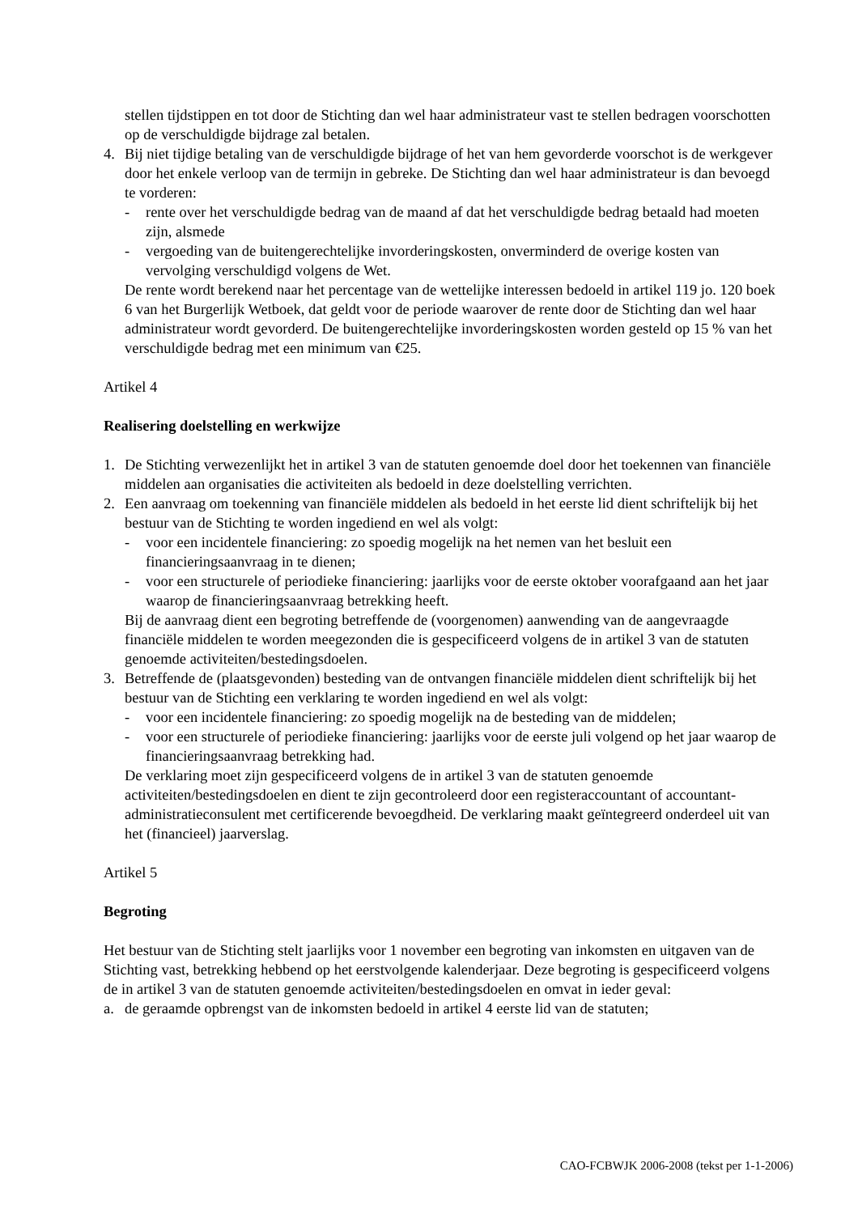stellen tijdstippen en tot door de Stichting dan wel haar administrateur vast te stellen bedragen voorschotten op de verschuldigde bijdrage zal betalen.
4. Bij niet tijdige betaling van de verschuldigde bijdrage of het van hem gevorderde voorschot is de werkgever door het enkele verloop van de termijn in gebreke. De Stichting dan wel haar administrateur is dan bevoegd te vorderen:
- rente over het verschuldigde bedrag van de maand af dat het verschuldigde bedrag betaald had moeten zijn, alsmede
- vergoeding van de buitengerechtelijke invorderingskosten, onverminderd de overige kosten van vervolging verschuldigd volgens de Wet.
De rente wordt berekend naar het percentage van de wettelijke interessen bedoeld in artikel 119 jo. 120 boek 6 van het Burgerlijk Wetboek, dat geldt voor de periode waarover de rente door de Stichting dan wel haar administrateur wordt gevorderd. De buitengerechtelijke invorderingskosten worden gesteld op 15 % van het verschuldigde bedrag met een minimum van €25.
Artikel 4
Realisering doelstelling en werkwijze
1. De Stichting verwezenlijkt het in artikel 3 van de statuten genoemde doel door het toekennen van financiële middelen aan organisaties die activiteiten als bedoeld in deze doelstelling verrichten.
2. Een aanvraag om toekenning van financiële middelen als bedoeld in het eerste lid dient schriftelijk bij het bestuur van de Stichting te worden ingediend en wel als volgt:
- voor een incidentele financiering: zo spoedig mogelijk na het nemen van het besluit een financieringsaanvraag in te dienen;
- voor een structurele of periodieke financiering: jaarlijks voor de eerste oktober voorafgaand aan het jaar waarop de financieringsaanvraag betrekking heeft.
Bij de aanvraag dient een begroting betreffende de (voorgenomen) aanwending van de aangevraagde financiële middelen te worden meegezonden die is gespecificeerd volgens de in artikel 3 van de statuten genoemde activiteiten/bestedingsdoelen.
3. Betreffende de (plaatsgevonden) besteding van de ontvangen financiële middelen dient schriftelijk bij het bestuur van de Stichting een verklaring te worden ingediend en wel als volgt:
- voor een incidentele financiering: zo spoedig mogelijk na de besteding van de middelen;
- voor een structurele of periodieke financiering: jaarlijks voor de eerste juli volgend op het jaar waarop de financieringsaanvraag betrekking had.
De verklaring moet zijn gespecificeerd volgens de in artikel 3 van de statuten genoemde activiteiten/bestedingsdoelen en dient te zijn gecontroleerd door een registeraccountant of accountant-administratieconsulent met certificerende bevoegdheid. De verklaring maakt geïntegreerd onderdeel uit van het (financieel) jaarverslag.
Artikel 5
Begroting
Het bestuur van de Stichting stelt jaarlijks voor 1 november een begroting van inkomsten en uitgaven van de Stichting vast, betrekking hebbend op het eerstvolgende kalenderjaar. Deze begroting is gespecificeerd volgens de in artikel 3 van de statuten genoemde activiteiten/bestedingsdoelen en omvat in ieder geval:
a. de geraamde opbrengst van de inkomsten bedoeld in artikel 4 eerste lid van de statuten;
CAO-FCBWJK 2006-2008 (tekst per 1-1-2006)